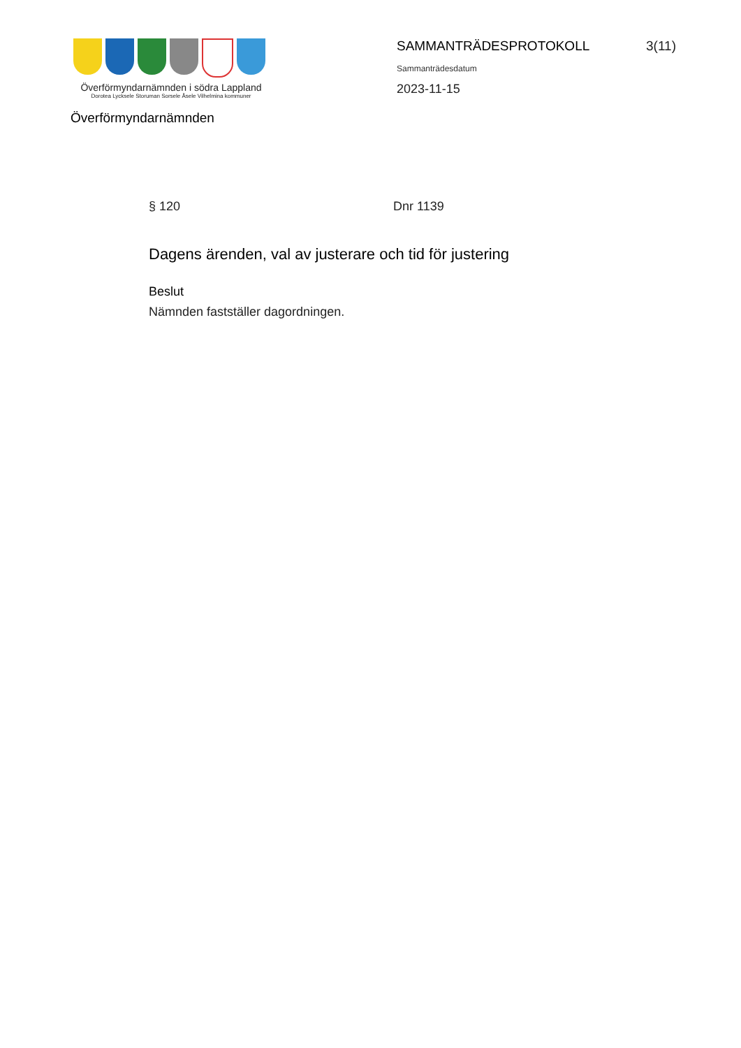Överförmyndarnämnden i södra Lappland
Dorotea Lycksele Storuman Sorsele Åsele Vilhelmina kommuner
SAMMANTRÄDESPROTOKOLL 3(11)
Sammanträdesdatum
2023-11-15
Överförmyndarnämnden
§ 120 Dnr 1139
Dagens ärenden, val av justerare och tid för justering
Beslut
Nämnden fastställer dagordningen.